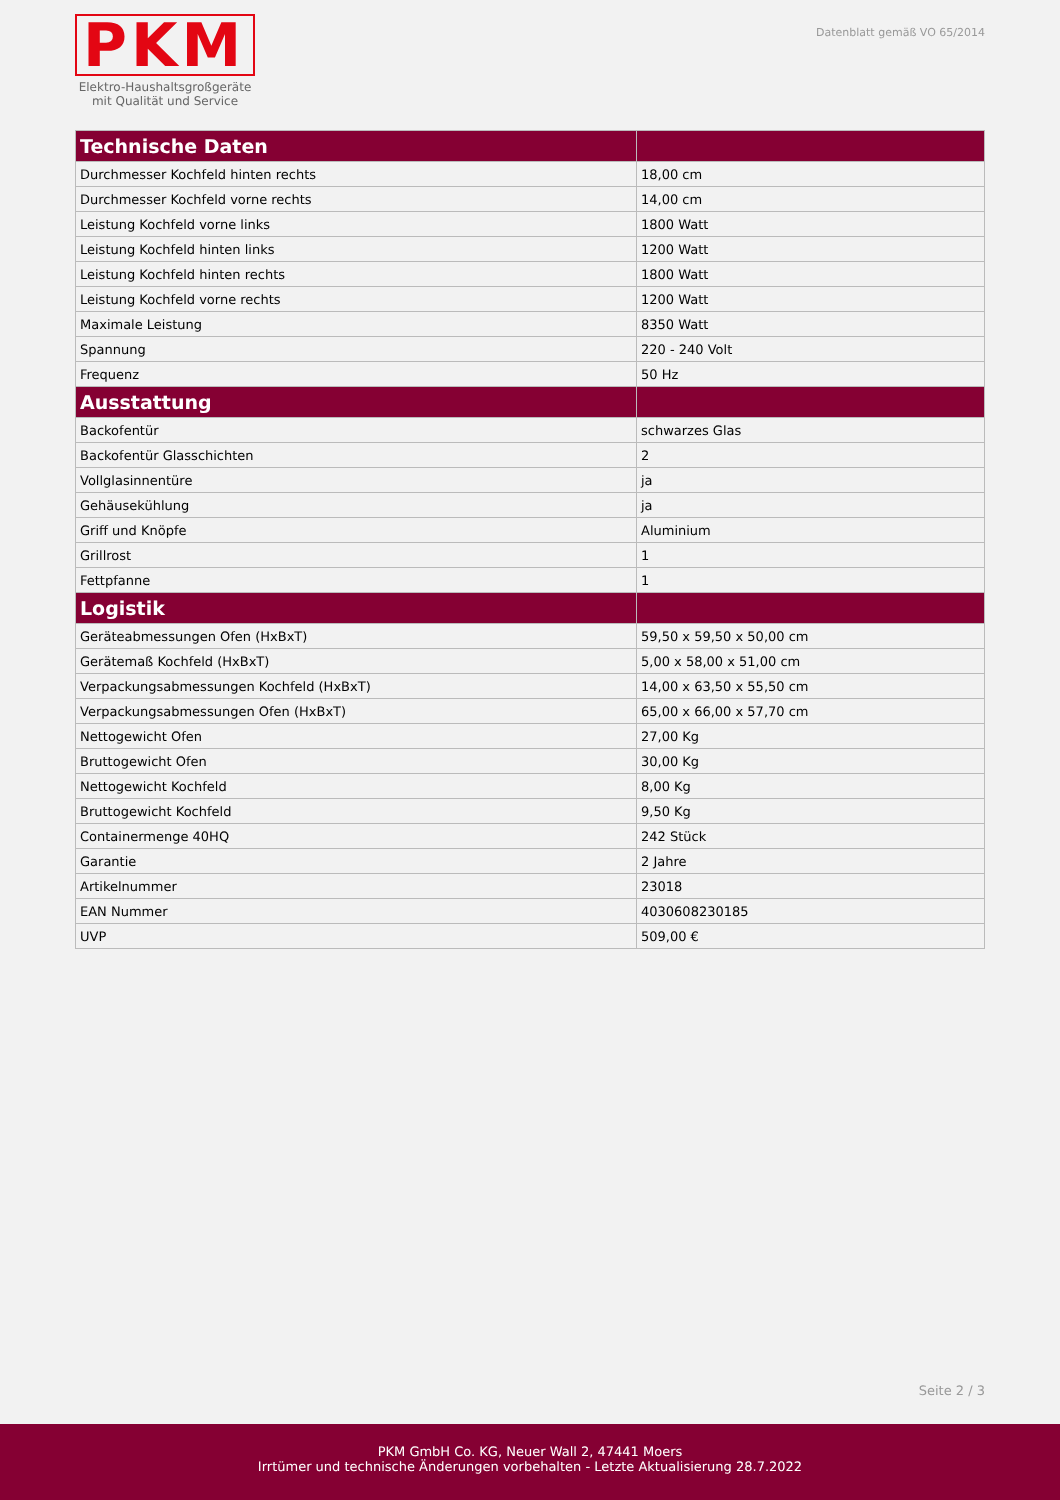PKM
Elektro-Haushaltsgroßgeräte
mit Qualität und Service
Datenblatt gemäß VO 65/2014
| Technische Daten | |
| --- | --- |
| Durchmesser Kochfeld hinten rechts | 18,00 cm |
| Durchmesser Kochfeld vorne rechts | 14,00 cm |
| Leistung Kochfeld vorne links | 1800 Watt |
| Leistung Kochfeld hinten links | 1200 Watt |
| Leistung Kochfeld hinten rechts | 1800 Watt |
| Leistung Kochfeld vorne rechts | 1200 Watt |
| Maximale Leistung | 8350 Watt |
| Spannung | 220 - 240 Volt |
| Frequenz | 50 Hz |
| Ausstattung | |
| Backofentür | schwarzes Glas |
| Backofentür Glasschichten | 2 |
| Vollglasinnentüre | ja |
| Gehäusekühlung | ja |
| Griff und Knöpfe | Aluminium |
| Grillrost | 1 |
| Fettpfanne | 1 |
| Logistik | |
| Geräteabmessungen Ofen (HxBxT) | 59,50 x 59,50 x 50,00 cm |
| Gerätemaß Kochfeld (HxBxT) | 5,00 x 58,00 x 51,00 cm |
| Verpackungsabmessungen Kochfeld (HxBxT) | 14,00 x 63,50 x 55,50 cm |
| Verpackungsabmessungen Ofen (HxBxT) | 65,00 x 66,00 x 57,70 cm |
| Nettogewicht Ofen | 27,00 Kg |
| Bruttogewicht Ofen | 30,00 Kg |
| Nettogewicht Kochfeld | 8,00 Kg |
| Bruttogewicht Kochfeld | 9,50 Kg |
| Containermenge 40HQ | 242 Stück |
| Garantie | 2 Jahre |
| Artikelnummer | 23018 |
| EAN Nummer | 4030608230185 |
| UVP | 509,00 € |
Seite 2 / 3
PKM GmbH Co. KG, Neuer Wall 2, 47441 Moers
Irrtümer und technische Änderungen vorbehalten - Letzte Aktualisierung 28.7.2022